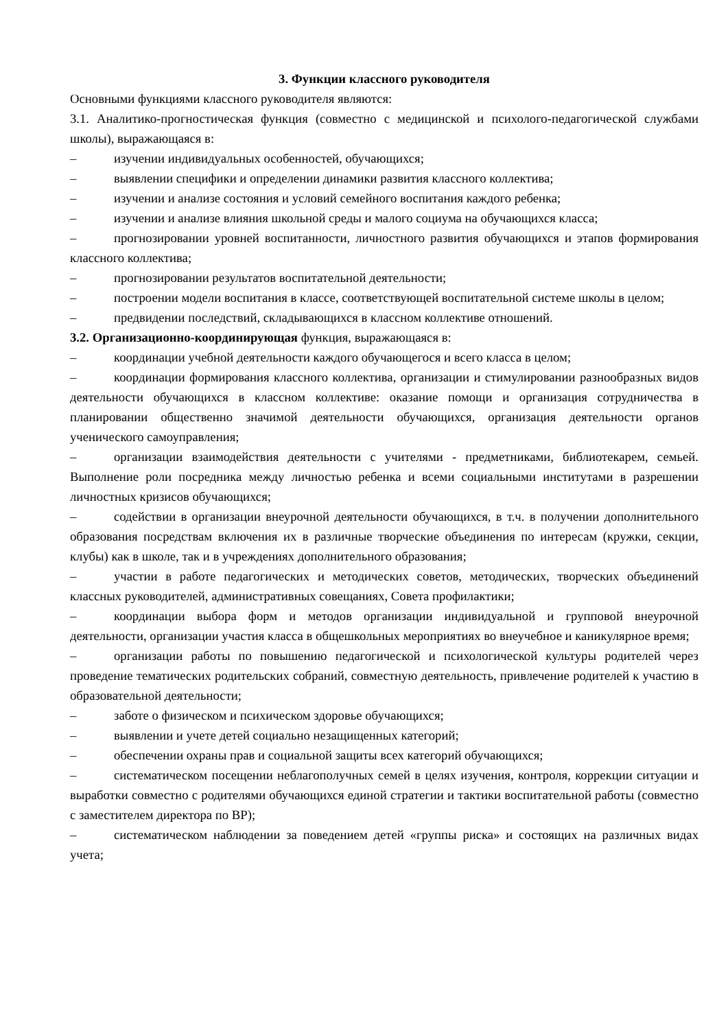3. Функции классного руководителя
Основными функциями классного руководителя являются:
3.1. Аналитико-прогностическая функция (совместно с медицинской и психолого-педагогической службами школы), выражающаяся в:
– изучении индивидуальных особенностей, обучающихся;
– выявлении специфики и определении динамики развития классного коллектива;
– изучении и анализе состояния и условий семейного воспитания каждого ребенка;
– изучении и анализе влияния школьной среды и малого социума на обучающихся класса;
– прогнозировании уровней воспитанности, личностного развития обучающихся и этапов формирования классного коллектива;
– прогнозировании результатов воспитательной деятельности;
– построении модели воспитания в классе, соответствующей воспитательной системе школы в целом;
– предвидении последствий, складывающихся в классном коллективе отношений.
3.2. Организационно-координирующая функция, выражающаяся в:
– координации учебной деятельности каждого обучающегося и всего класса в целом;
– координации формирования классного коллектива, организации и стимулировании разнообразных видов деятельности обучающихся в классном коллективе: оказание помощи и организация сотрудничества в планировании общественно значимой деятельности обучающихся, организация деятельности органов ученического самоуправления;
– организации взаимодействия деятельности с учителями - предметниками, библиотекарем, семьей. Выполнение роли посредника между личностью ребенка и всеми социальными институтами в разрешении личностных кризисов обучающихся;
– содействии в организации внеурочной деятельности обучающихся, в т.ч. в получении дополнительного образования посредствам включения их в различные творческие объединения по интересам (кружки, секции, клубы) как в школе, так и в учреждениях дополнительного образования;
– участии в работе педагогических и методических советов, методических, творческих объединений классных руководителей, административных совещаниях, Совета профилактики;
– координации выбора форм и методов организации индивидуальной и групповой внеурочной деятельности, организации участия класса в общешкольных мероприятиях во внеучебное и каникулярное время;
– организации работы по повышению педагогической и психологической культуры родителей через проведение тематических родительских собраний, совместную деятельность, привлечение родителей к участию в образовательной деятельности;
– заботе о физическом и психическом здоровье обучающихся;
– выявлении и учете детей социально незащищенных категорий;
– обеспечении охраны прав и социальной защиты всех категорий обучающихся;
– систематическом посещении неблагополучных семей в целях изучения, контроля, коррекции ситуации и выработки совместно с родителями обучающихся единой стратегии и тактики воспитательной работы (совместно с заместителем директора по ВР);
– систематическом наблюдении за поведением детей «группы риска» и состоящих на различных видах учета;